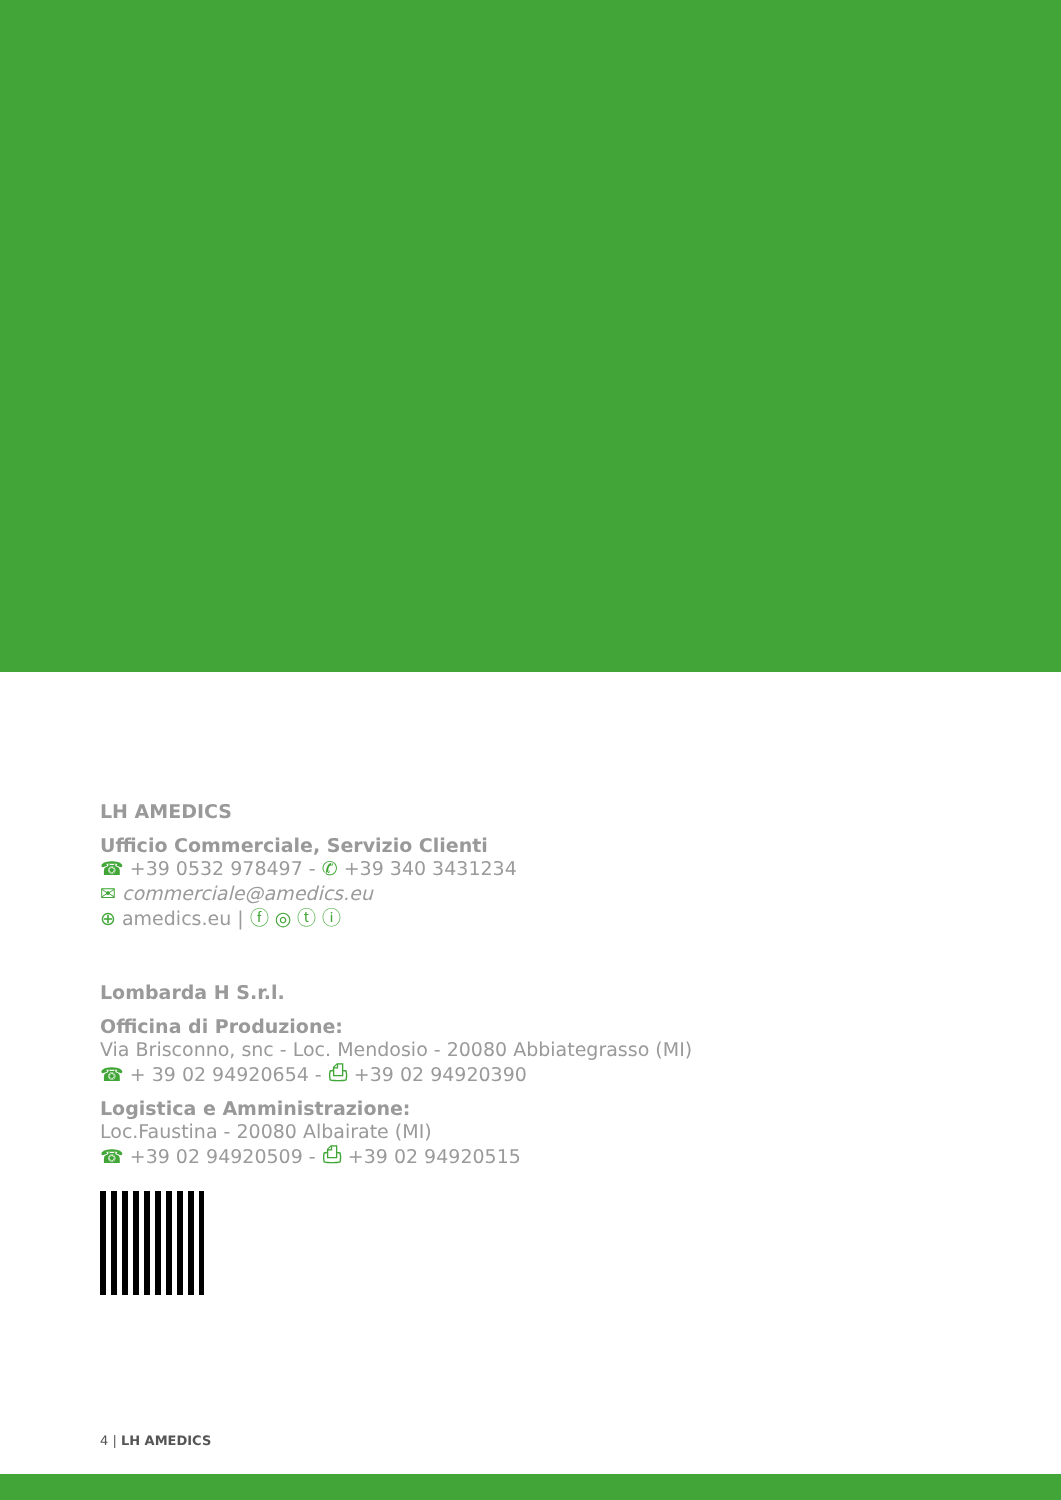LH AMEDICS
Ufficio Commerciale, Servizio Clienti
☎ +39 0532 978497 - ✆ +39 340 3431234
✉ commerciale@amedics.eu
⊕ amedics.eu | ⓕ ◎ ⓣ ⓘ
Lombarda H S.r.l.
Officina di Produzione:
Via Brisconno, snc - Loc. Mendosio - 20080 Abbiategrasso (MI)
☎ + 39 02 94920654 - ⎙ +39 02 94920390
Logistica e Amministrazione:
Loc.Faustina - 20080 Albairate (MI)
☎ +39 02 94920509 - ⎙ +39 02 94920515
4 | LH AMEDICS